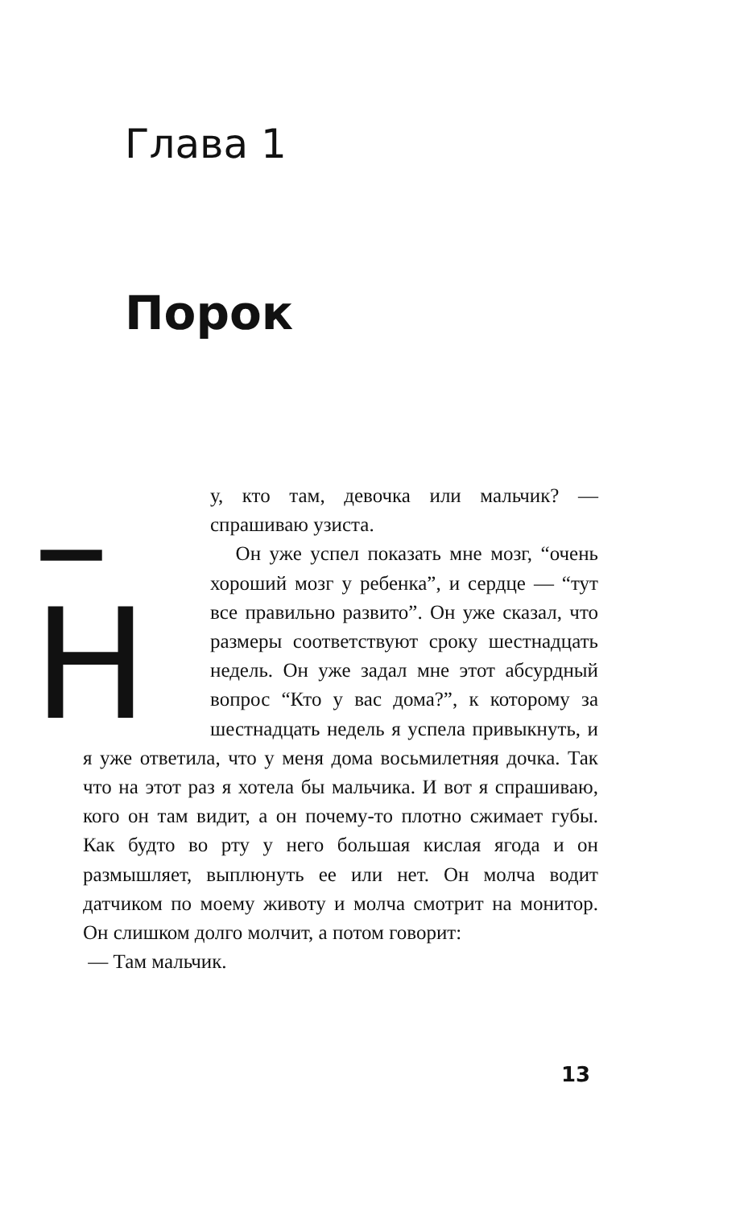Глава 1
Порок
–Н у, кто там, девочка или мальчик? — спрашиваю узиста.
Он уже успел показать мне мозг, “очень хороший мозг у ребенка”, и сердце — “тут все правильно развито”. Он уже сказал, что размеры соответствуют сроку шестнадцать недель. Он уже задал мне этот абсурдный вопрос “Кто у вас дома?”, к которому за шестнадцать недель я успела привыкнуть, и я уже ответила, что у меня дома восьмилетняя дочка. Так что на этот раз я хотела бы мальчика. И вот я спрашиваю, кого он там видит, а он почему-то плотно сжимает губы. Как будто во рту у него большая кислая ягода и он размышляет, выплюнуть ее или нет. Он молча водит датчиком по моему животу и молча смотрит на монитор. Он слишком долго молчит, а потом говорит:
— Там мальчик.
13